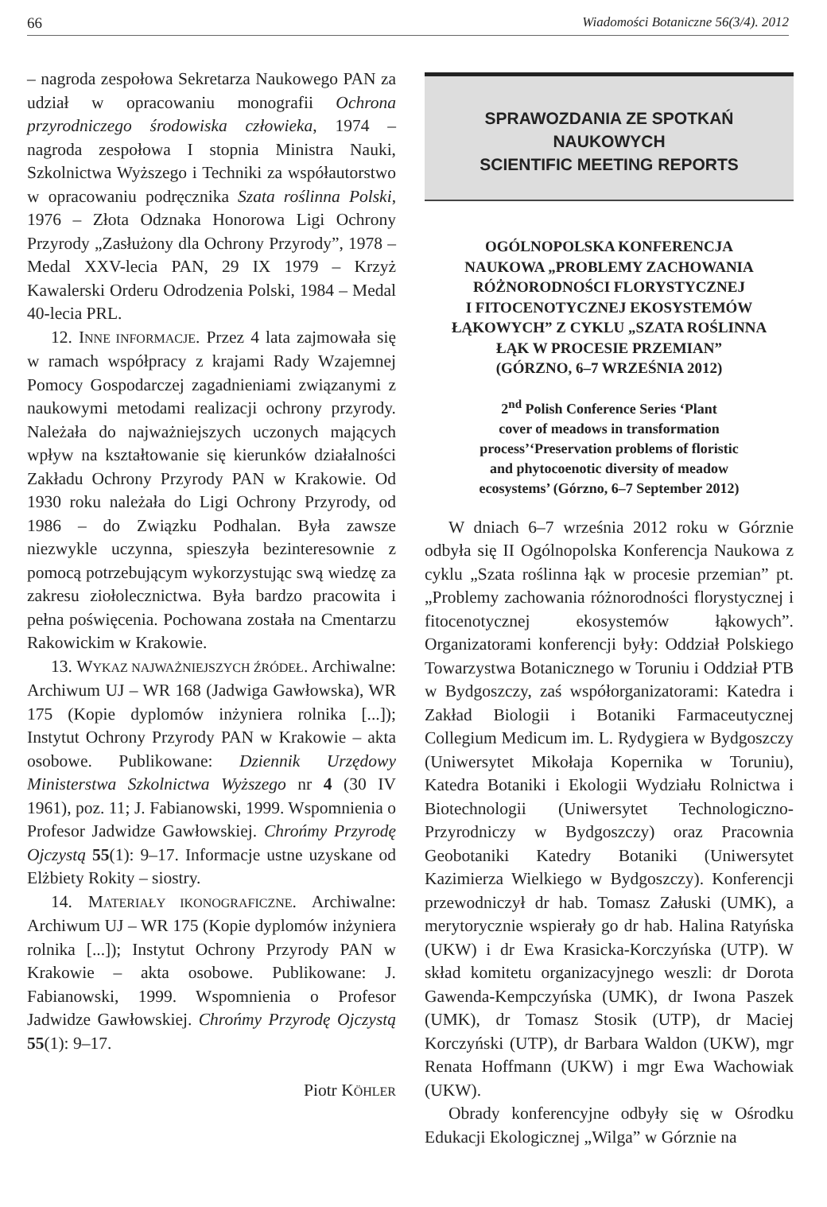66 Wiadomości Botaniczne 56(3/4). 2012
– nagroda zespołowa Sekretarza Naukowego PAN za udział w opracowaniu monografii Ochrona przyrodniczego środowiska człowieka, 1974 – nagroda zespołowa I stopnia Ministra Nauki, Szkolnictwa Wyższego i Techniki za współautorstwo w opracowaniu podręcznika Szata roślinna Polski, 1976 – Złota Odznaka Honorowa Ligi Ochrony Przyrody „Zasłużony dla Ochrony Przyrody”, 1978 – Medal XXV-lecia PAN, 29 IX 1979 – Krzyż Kawalerski Orderu Odrodzenia Polski, 1984 – Medal 40-lecia PRL.
12. INNE INFORMACJE. Przez 4 lata zajmowała się w ramach współpracy z krajami Rady Wzajemnej Pomocy Gospodarczej zagadnieniami związanymi z naukowymi metodami realizacji ochrony przyrody. Należała do najważniejszych uczonych mających wpływ na kształtowanie się kierunków działalności Zakładu Ochrony Przyrody PAN w Krakowie. Od 1930 roku należała do Ligi Ochrony Przyrody, od 1986 – do Związku Podhalan. Była zawsze niezwykle uczynna, spieszyła bezinteresownie z pomocą potrzebującym wykorzystując swą wiedzę za zakresu ziołolecznictwa. Była bardzo pracowita i pełna poświęcenia. Pochowana została na Cmentarzu Rakowickim w Krakowie.
13. WYKAZ NAJWAŻNIEJSZYCH ŹRÓDEŁ. Archiwalne: Archiwum UJ – WR 168 (Jadwiga Gawłowska), WR 175 (Kopie dyplomów inżyniera rolnika [...]); Instytut Ochrony Przyrody PAN w Krakowie – akta osobowe. Publikowane: Dziennik Urzędowy Ministerstwa Szkolnictwa Wyższego nr 4 (30 IV 1961), poz. 11; J. Fabianowski, 1999. Wspomnienia o Profesor Jadwidze Gawłowskiej. Chrońmy Przyrodę Ojczystą 55(1): 9–17. Informacje ustne uzyskane od Elżbiety Rokity – siostry.
14. MATERIAŁY IKONOGRAFICZNE. Archiwalne: Archiwum UJ – WR 175 (Kopie dyplomów inżyniera rolnika [...]); Instytut Ochrony Przyrody PAN w Krakowie – akta osobowe. Publikowane: J. Fabianowski, 1999. Wspomnienia o Profesor Jadwidze Gawłowskiej. Chrońmy Przyrodę Ojczystą 55(1): 9–17.
Piotr KÖHLER
SPRAWOZDANIA ZE SPOTKAŃ
NAUKOWYCH
SCIENTIFIC MEETING REPORTS
OGÓLNOPOLSKA KONFERENCJA
NAUKOWA „PROBLEMY ZACHOWANIA
RÓŻNORODNOŚCI FLORYSTYCZNEJ
I FITOCENOTYCZNEJ EKOSYSTEMÓW
ŁĄKOWYCH” Z CYKLU „SZATA ROŚLINNA
ŁĄK W PROCESIE PRZEMIAN”
(GÓRZNO, 6–7 WRZEŚNIA 2012)
2<sup>nd</sup> Polish Conference Series ‘Plant
cover of meadows in transformation
process’‘Preservation problems of floristic
and phytocoenotic diversity of meadow
ecosystems’ (Górzno, 6–7 September 2012)
W dniach 6–7 września 2012 roku w Górznie odbyła się II Ogólnopolska Konferencja Naukowa z cyklu „Szata roślinna łąk w procesie przemian” pt. „Problemy zachowania różnorodności florystycznej i fitocenotycznej ekosystemów łąkowych”. Organizatorami konferencji były: Oddział Polskiego Towarzystwa Botanicznego w Toruniu i Oddział PTB w Bydgoszczy, zaś współorganizatorami: Katedra i Zakład Biologii i Botaniki Farmaceutycznej Collegium Medicum im. L. Rydygiera w Bydgoszczy (Uniwersytet Mikołaja Kopernika w Toruniu), Katedra Botaniki i Ekologii Wydziału Rolnictwa i Biotechnologii (Uniwersytet Technologiczno-Przyrodniczy w Bydgoszczy) oraz Pracownia Geobotaniki Katedry Botaniki (Uniwersytet Kazimierza Wielkiego w Bydgoszczy). Konferencji przewodniczył dr hab. Tomasz Załuski (UMK), a merytorycznie wspierały go dr hab. Halina Ratyńska (UKW) i dr Ewa Krasicka-Korczyńska (UTP). W skład komitetu organizacyjnego weszli: dr Dorota Gawenda-Kempczyńska (UMK), dr Iwona Paszek (UMK), dr Tomasz Stosik (UTP), dr Maciej Korczyński (UTP), dr Barbara Waldon (UKW), mgr Renata Hoffmann (UKW) i mgr Ewa Wachowiak (UKW).
Obrady konferencyjne odbyły się w Ośrodku Edukacji Ekologicznej „Wilga” w Górznie na